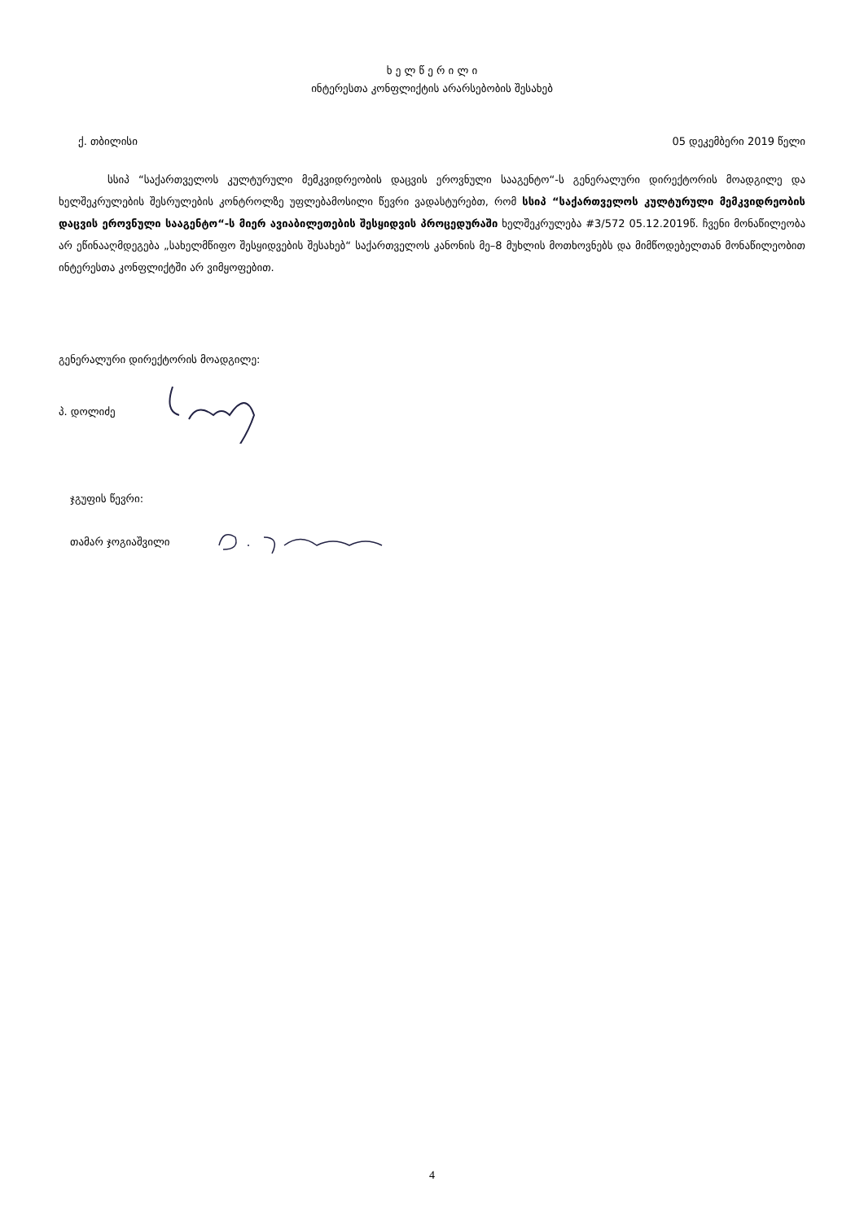ხ ე ლ წ ე რ ი ლ ი
ინტერესთა კონფლიქტის არარსებობის შესახებ
ქ. თბილისი 05 დეკემბერი 2019 წელი
სსიპ “საქართველოს კულტურული მემკვიდრეობის დაცვის ეროვნული სააგენტო“-ს გენერალური დირექტორის მოადგილე და ხელშეკრულების შესრულების კონტროლზე უფლებამოსილი წევრი ვადასტურებთ, რომ სსიპ “საქართველოს კულტურული მემკვიდრეობის დაცვის ეროვნული სააგენტო“-ს მიერ ავიაბილეთების შესყიდვის პროცედურაში ხელშეკრულება #3/572 05.12.2019წ. ჩვენი მონაწილეობა არ ეწინააღმდეგება „სახელმწიფო შესყიდვების შესახებ“ საქართველოს კანონის მე–8 მუხლის მოთხოვნებს და მიმწოდებელთან მონაწილეობით ინტერესთა კონფლიქტში არ ვიმყოფებით.
გენერალური დირექტორის მოადგილე:
პ. დოლიძე
ჯგუფის წევრი:
თამარ ჯოგიაშვილი
4